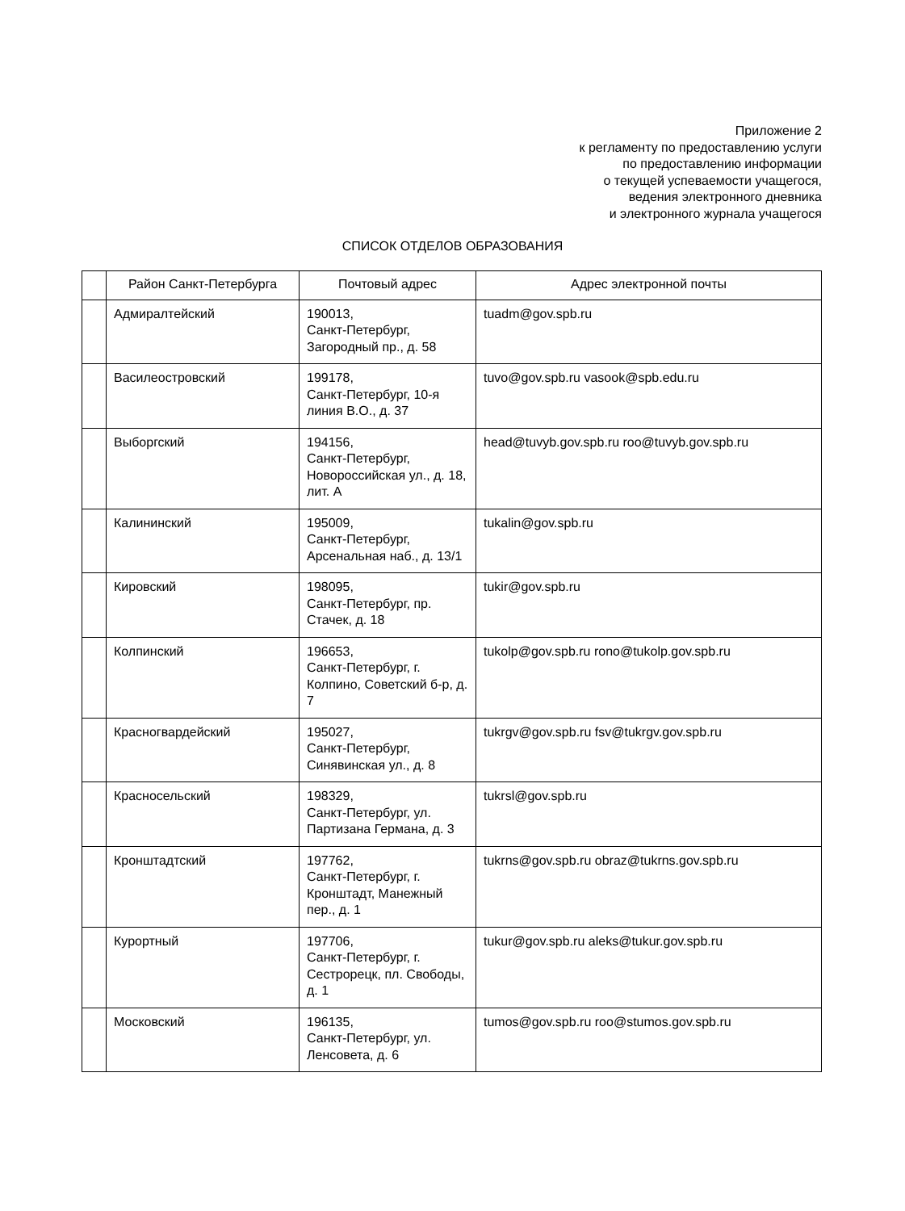Приложение 2
к регламенту по предоставлению услуги
по предоставлению информации
о текущей успеваемости учащегося,
ведения электронного дневника
и электронного журнала учащегося
СПИСОК ОТДЕЛОВ ОБРАЗОВАНИЯ
| | Район Санкт-Петербурга | Почтовый адрес | Адрес электронной почты |
| --- | --- | --- | --- |
| | Адмиралтейский | 190013, Санкт-Петербург, Загородный пр., д. 58 | tuadm@gov.spb.ru |
| | Василеостровский | 199178, Санкт-Петербург, 10-я линия В.О., д. 37 | tuvo@gov.spb.ru vasook@spb.edu.ru |
| | Выборгский | 194156, Санкт-Петербург, Новороссийская ул., д. 18, лит. А | head@tuvyb.gov.spb.ru roo@tuvyb.gov.spb.ru |
| | Калининский | 195009, Санкт-Петербург, Арсенальная наб., д. 13/1 | tukalin@gov.spb.ru |
| | Кировский | 198095, Санкт-Петербург, пр. Стачек, д. 18 | tukir@gov.spb.ru |
| | Колпинский | 196653, Санкт-Петербург, г. Колпино, Советский б-р, д. 7 | tukolp@gov.spb.ru rono@tukolp.gov.spb.ru |
| | Красногвардейский | 195027, Санкт-Петербург, Синявинская ул., д. 8 | tukrgv@gov.spb.ru fsv@tukrgv.gov.spb.ru |
| | Красносельский | 198329, Санкт-Петербург, ул. Партизана Германа, д. 3 | tukrsl@gov.spb.ru |
| | Кронштадтский | 197762, Санкт-Петербург, г. Кронштадт, Манежный пер., д. 1 | tukrns@gov.spb.ru obraz@tukrns.gov.spb.ru |
| | Курортный | 197706, Санкт-Петербург, г. Сестрорецк, пл. Свободы, д. 1 | tukur@gov.spb.ru aleks@tukur.gov.spb.ru |
| | Московский | 196135, Санкт-Петербург, ул. Ленсовета, д. 6 | tumos@gov.spb.ru roo@stumos.gov.spb.ru |